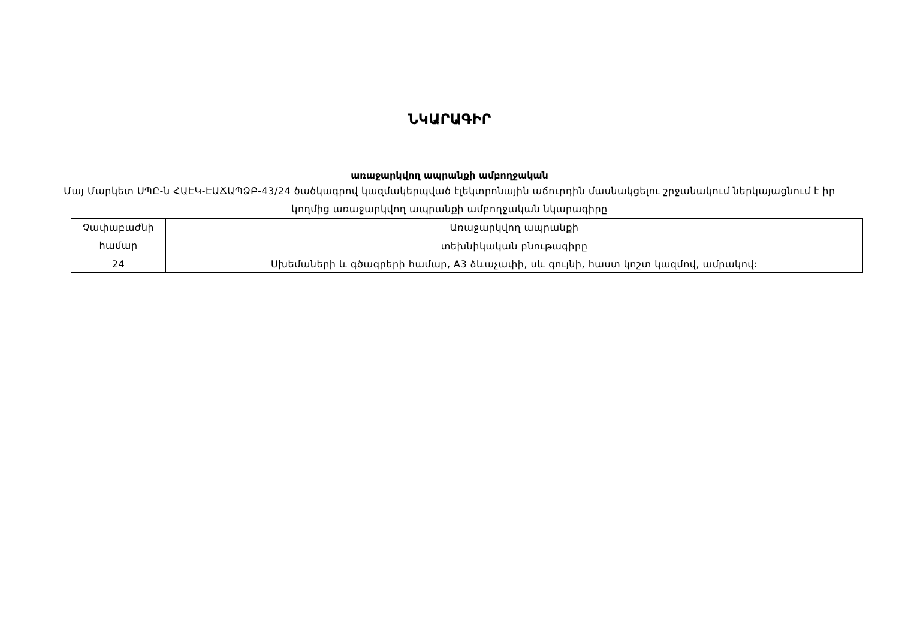ՆԿԱՐԱԳԻՐ
առաջարկվող ապրանքի ամբողջական
Մայ Մարկետ ՍՊԸ-ն ՀԱԷԿ-ԷԱՃԱՊՁԲ-43/24 ծածկագրով կազմակերպված էլեկտրոնային աճուրդին մասնակցելու շրջանակում ներկայացնում է իր կողմից առաջարկվող ապրանքի ամբողջական նկարագիրը
| Չափաբաժնի համար | Առաջարկվող ապրանքի |
| | տեխնիկական բնութագիրը |
| 24 | Սխեմաների և գծագրերի համար, A3 ձևաչափի, սև գույնի, հաստ կոշտ կազմով, ամրակով: |